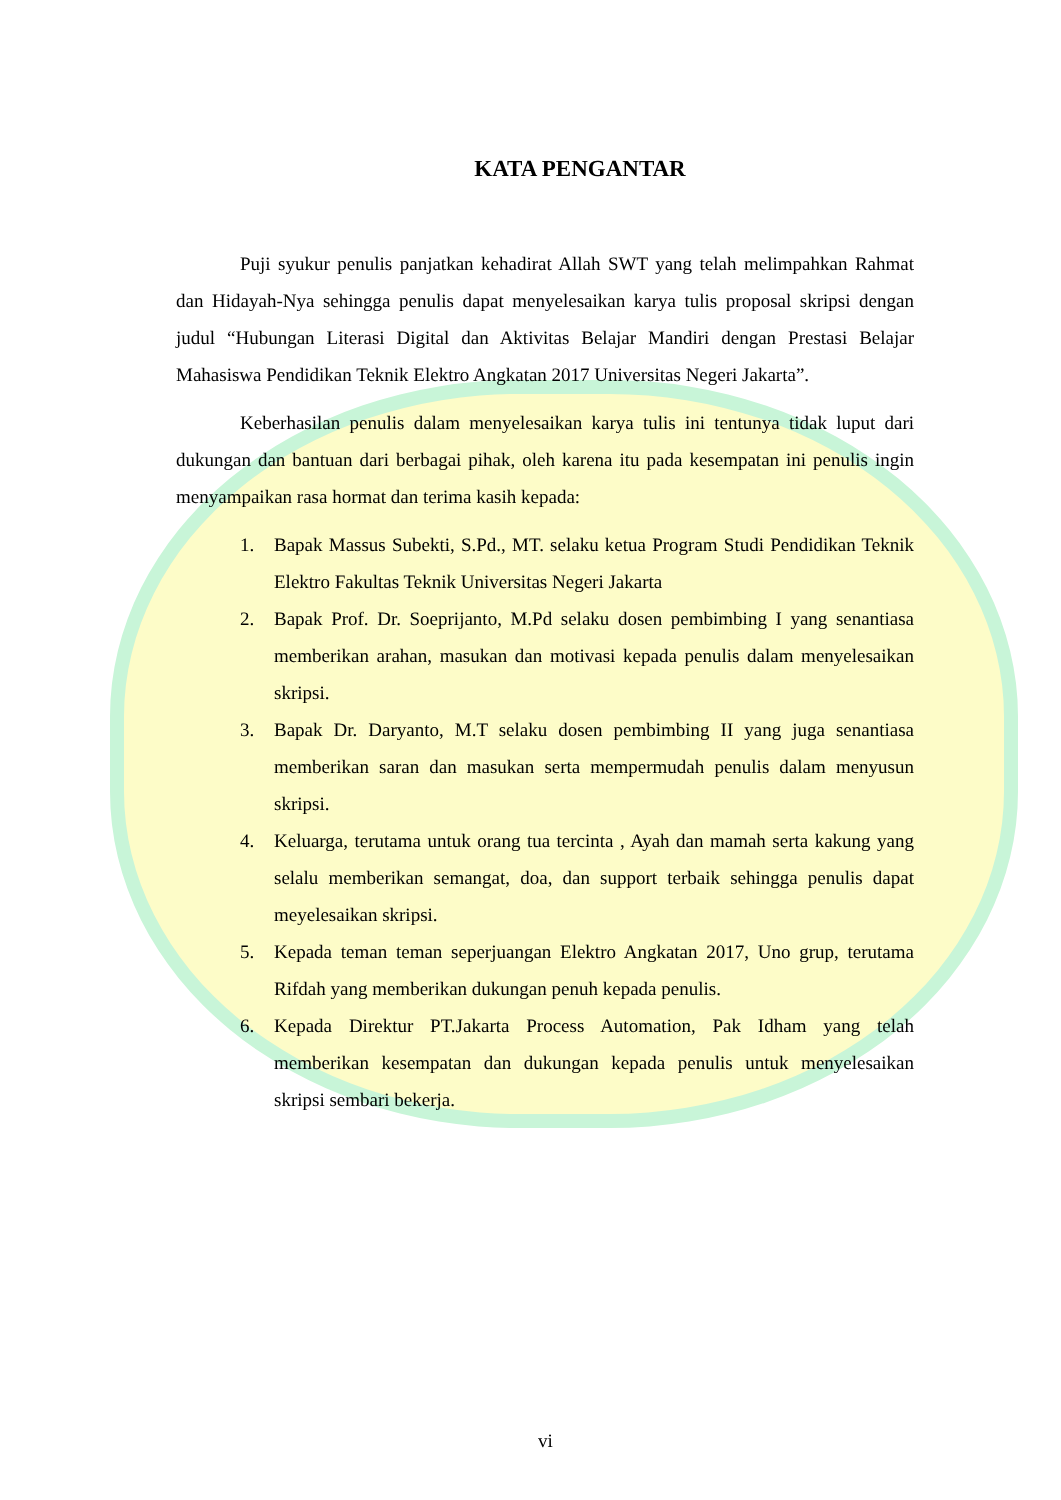KATA PENGANTAR
Puji syukur penulis panjatkan kehadirat Allah SWT yang telah melimpahkan Rahmat dan Hidayah-Nya sehingga penulis dapat menyelesaikan karya tulis proposal skripsi dengan judul “Hubungan Literasi Digital dan Aktivitas Belajar Mandiri dengan Prestasi Belajar Mahasiswa Pendidikan Teknik Elektro Angkatan 2017 Universitas Negeri Jakarta”.
Keberhasilan penulis dalam menyelesaikan karya tulis ini tentunya tidak luput dari dukungan dan bantuan dari berbagai pihak, oleh karena itu pada kesempatan ini penulis ingin menyampaikan rasa hormat dan terima kasih kepada:
1. Bapak Massus Subekti, S.Pd., MT. selaku ketua Program Studi Pendidikan Teknik Elektro Fakultas Teknik Universitas Negeri Jakarta
2. Bapak Prof. Dr. Soeprijanto, M.Pd selaku dosen pembimbing I yang senantiasa memberikan arahan, masukan dan motivasi kepada penulis dalam menyelesaikan skripsi.
3. Bapak Dr. Daryanto, M.T selaku dosen pembimbing II yang juga senantiasa memberikan saran dan masukan serta mempermudah penulis dalam menyusun skripsi.
4. Keluarga, terutama untuk orang tua tercinta , Ayah dan mamah serta kakung yang selalu memberikan semangat, doa, dan support terbaik sehingga penulis dapat meyelesaikan skripsi.
5. Kepada teman teman seperjuangan Elektro Angkatan 2017, Uno grup, terutama Rifdah yang memberikan dukungan penuh kepada penulis.
6. Kepada Direktur PT.Jakarta Process Automation, Pak Idham yang telah memberikan kesempatan dan dukungan kepada penulis untuk menyelesaikan skripsi sembari bekerja.
vi